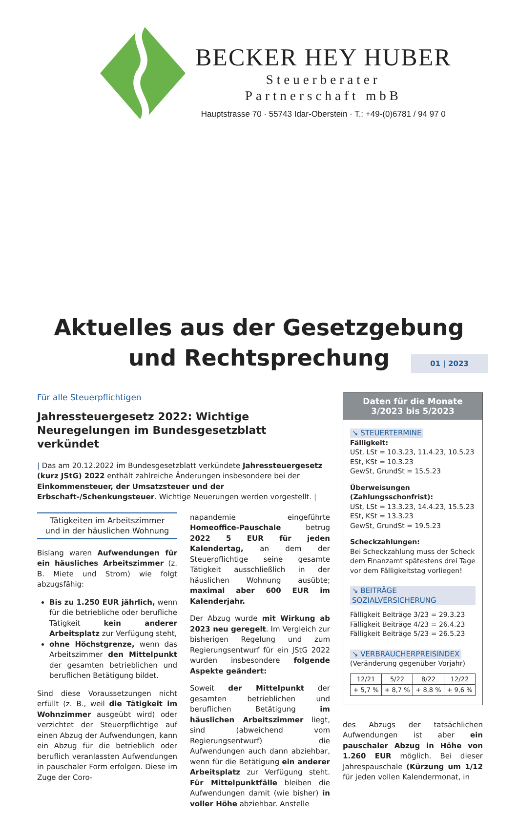BECKER HEY HUBER
Steuerberater
Partnerschaft mbB
Hauptstrasse 70 · 55743 Idar-Oberstein · T.: +49-(0)6781 / 94 97 0
Aktuelles aus der Gesetzgebung
und Rechtsprechung
01 | 2023
Für alle Steuerpflichtigen
Jahressteuergesetz 2022: Wichtige Neuregelungen im Bundesgesetzblatt verkündet
| Das am 20.12.2022 im Bundesgesetzblatt verkündete Jahressteuergesetz (kurz JStG) 2022 enthält zahlreiche Änderungen insbesondere bei der Einkommensteuer, der Umsatzsteuer und der Erbschaft-/Schenkungsteuer. Wichtige Neuerungen werden vorgestellt. |
Tätigkeiten im Arbeitszimmer
und in der häuslichen Wohnung
Bislang waren Aufwendungen für ein häusliches Arbeitszimmer (z. B. Miete und Strom) wie folgt abzugsfähig:
Bis zu 1.250 EUR jährlich, wenn für die betriebliche oder berufliche Tätigkeit kein anderer Arbeitsplatz zur Verfügung steht,
ohne Höchstgrenze, wenn das Arbeitszimmer den Mittelpunkt der gesamten betrieblichen und beruflichen Betätigung bildet.
Sind diese Voraussetzungen nicht erfüllt (z. B., weil die Tätigkeit im Wohnzimmer ausgeübt wird) oder verzichtet der Steuerpflichtige auf einen Abzug der Aufwendungen, kann ein Abzug für die betrieblich oder beruflich veranlassten Aufwendungen in pauschaler Form erfolgen. Diese im Zuge der Coro-
napandemie eingeführte Homeoffice-Pauschale betrug 2022 5 EUR für jeden Kalendertag, an dem der Steuerpflichtige seine gesamte Tätigkeit ausschließlich in der häuslichen Wohnung ausübte; maximal aber 600 EUR im Kalenderjahr.
Der Abzug wurde mit Wirkung ab 2023 neu geregelt. Im Vergleich zur bisherigen Regelung und zum Regierungsentwurf für ein JStG 2022 wurden insbesondere folgende Aspekte geändert:
Soweit der Mittelpunkt der gesamten betrieblichen und beruflichen Betätigung im häuslichen Arbeitszimmer liegt, sind (abweichend vom Regierungsentwurf) die Aufwendungen auch dann abziehbar, wenn für die Betätigung ein anderer Arbeitsplatz zur Verfügung steht. Für Mittelpunktfälle bleiben die Aufwendungen damit (wie bisher) in voller Höhe abziehbar. Anstelle
Daten für die Monate
3/2023 bis 5/2023
↘ STEUERTERMINE
Fälligkeit:
USt, LSt = 10.3.23, 11.4.23, 10.5.23
ESt, KSt = 10.3.23
GewSt, GrundSt = 15.5.23
Überweisungen (Zahlungsschonfrist):
USt, LSt = 13.3.23, 14.4.23, 15.5.23
ESt, KSt = 13.3.23
GewSt, GrundSt = 19.5.23
Scheckzahlungen:
Bei Scheckzahlung muss der Scheck dem Finanzamt spätestens drei Tage vor dem Fälligkeitstag vorliegen!
↘ BEITRÄGE SOZIALVERSICHERUNG
Fälligkeit Beiträge 3/23 = 29.3.23
Fälligkeit Beiträge 4/23 = 26.4.23
Fälligkeit Beiträge 5/23 = 26.5.23
↘ VERBRAUCHERPREISINDEX
(Veränderung gegenüber Vorjahr)
| 12/21 | 5/22 | 8/22 | 12/22 |
| + 5,7 % | + 8,7 % | + 8,8 % | + 9,6 % |
des Abzugs der tatsächlichen Aufwendungen ist aber ein pauschaler Abzug in Höhe von 1.260 EUR möglich. Bei dieser Jahrespauschale (Kürzung um 1/12 für jeden vollen Kalendermonat, in